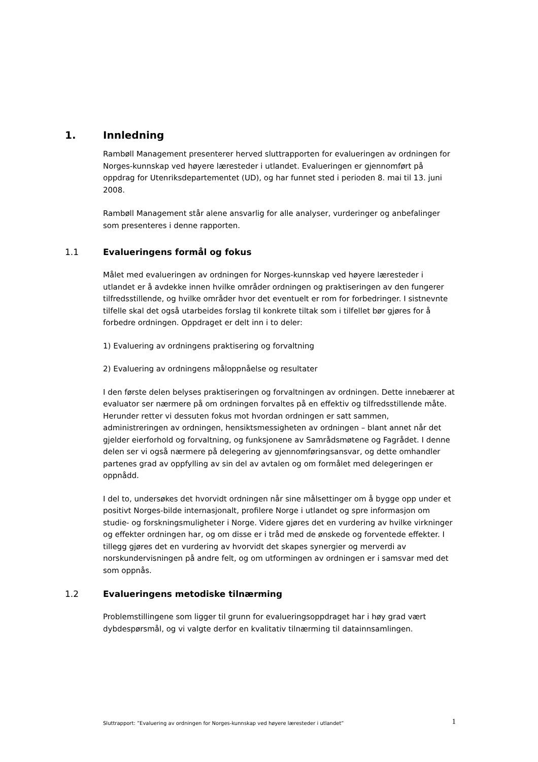1. Innledning
Rambøll Management presenterer herved sluttrapporten for evalueringen av ordningen for Norges-kunnskap ved høyere læresteder i utlandet. Evalueringen er gjennomført på oppdrag for Utenriksdepartementet (UD), og har funnet sted i perioden 8. mai til 13. juni 2008.
Rambøll Management står alene ansvarlig for alle analyser, vurderinger og anbefalinger som presenteres i denne rapporten.
1.1 Evalueringens formål og fokus
Målet med evalueringen av ordningen for Norges-kunnskap ved høyere læresteder i utlandet er å avdekke innen hvilke områder ordningen og praktiseringen av den fungerer tilfredsstillende, og hvilke områder hvor det eventuelt er rom for forbedringer. I sistnevnte tilfelle skal det også utarbeides forslag til konkrete tiltak som i tilfellet bør gjøres for å forbedre ordningen. Oppdraget er delt inn i to deler:
1) Evaluering av ordningens praktisering og forvaltning
2) Evaluering av ordningens måloppnåelse og resultater
I den første delen belyses praktiseringen og forvaltningen av ordningen. Dette innebærer at evaluator ser nærmere på om ordningen forvaltes på en effektiv og tilfredsstillende måte. Herunder retter vi dessuten fokus mot hvordan ordningen er satt sammen, administreringen av ordningen, hensiktsmessigheten av ordningen – blant annet når det gjelder eierforhold og forvaltning, og funksjonene av Samrådsmøtene og Fagrådet. I denne delen ser vi også nærmere på delegering av gjennomføringsansvar, og dette omhandler partenes grad av oppfylling av sin del av avtalen og om formålet med delegeringen er oppnådd.
I del to, undersøkes det hvorvidt ordningen når sine målsettinger om å bygge opp under et positivt Norges-bilde internasjonalt, profilere Norge i utlandet og spre informasjon om studie- og forskningsmuligheter i Norge. Videre gjøres det en vurdering av hvilke virkninger og effekter ordningen har, og om disse er i tråd med de ønskede og forventede effekter. I tillegg gjøres det en vurdering av hvorvidt det skapes synergier og merverdi av norskundervisningen på andre felt, og om utformingen av ordningen er i samsvar med det som oppnås.
1.2 Evalueringens metodiske tilnærming
Problemstillingene som ligger til grunn for evalueringsoppdraget har i høy grad vært dybdespørsmål, og vi valgte derfor en kvalitativ tilnærming til datainnsamlingen.
Sluttrapport: ”Evaluering av ordningen for Norges-kunnskap ved høyere læresteder i utlandet” 1